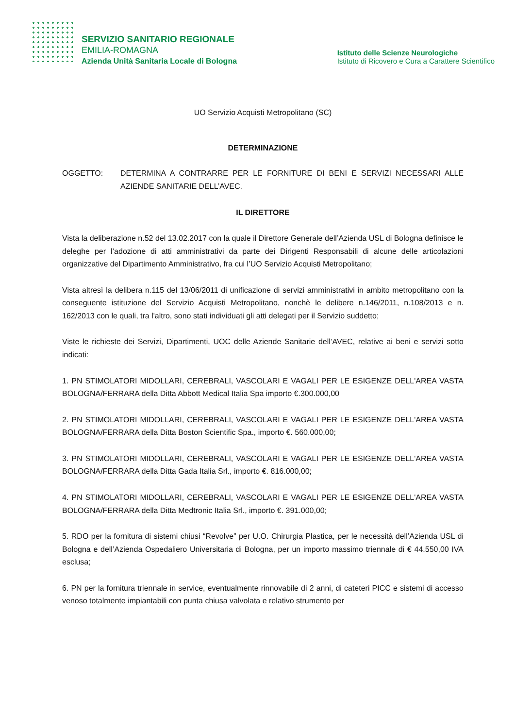SERVIZIO SANITARIO REGIONALE
EMILIA-ROMAGNA
Azienda Unità Sanitaria Locale di Bologna
Istituto delle Scienze Neurologiche
Istituto di Ricovero e Cura a Carattere Scientifico
UO Servizio Acquisti Metropolitano (SC)
DETERMINAZIONE
OGGETTO: DETERMINA A CONTRARRE PER LE FORNITURE DI BENI E SERVIZI NECESSARI ALLE AZIENDE SANITARIE DELL’AVEC.
IL DIRETTORE
Vista la deliberazione n.52 del 13.02.2017 con la quale il Direttore Generale dell’Azienda USL di Bologna definisce le deleghe per l’adozione di atti amministrativi da parte dei Dirigenti Responsabili di alcune delle articolazioni organizzative del Dipartimento Amministrativo, fra cui l’UO Servizio Acquisti Metropolitano;
Vista altresì la delibera n.115 del 13/06/2011 di unificazione di servizi amministrativi in ambito metropolitano con la conseguente istituzione del Servizio Acquisti Metropolitano, nonchè le delibere n.146/2011, n.108/2013 e n. 162/2013 con le quali, tra l'altro, sono stati individuati gli atti delegati per il Servizio suddetto;
Viste le richieste dei Servizi, Dipartimenti, UOC delle Aziende Sanitarie dell’AVEC, relative ai beni e servizi sotto indicati:
1. PN STIMOLATORI MIDOLLARI, CEREBRALI, VASCOLARI E VAGALI PER LE ESIGENZE DELL'AREA VASTA BOLOGNA/FERRARA della Ditta Abbott Medical Italia Spa importo €.300.000,00
2. PN STIMOLATORI MIDOLLARI, CEREBRALI, VASCOLARI E VAGALI PER LE ESIGENZE DELL'AREA VASTA BOLOGNA/FERRARA della Ditta Boston Scientific Spa., importo €. 560.000,00;
3. PN STIMOLATORI MIDOLLARI, CEREBRALI, VASCOLARI E VAGALI PER LE ESIGENZE DELL'AREA VASTA BOLOGNA/FERRARA della Ditta Gada Italia Srl., importo €. 816.000,00;
4. PN STIMOLATORI MIDOLLARI, CEREBRALI, VASCOLARI E VAGALI PER LE ESIGENZE DELL'AREA VASTA BOLOGNA/FERRARA della Ditta Medtronic Italia Srl., importo €. 391.000,00;
5. RDO per la fornitura di sistemi chiusi “Revolve” per U.O. Chirurgia Plastica, per le necessità dell’Azienda USL di Bologna e dell’Azienda Ospedaliero Universitaria di Bologna, per un importo massimo triennale di € 44.550,00 IVA esclusa;
6. PN per la fornitura triennale in service, eventualmente rinnovabile di 2 anni, di cateteri PICC e sistemi di accesso venoso totalmente impiantabili con punta chiusa valvolata e relativo strumento per